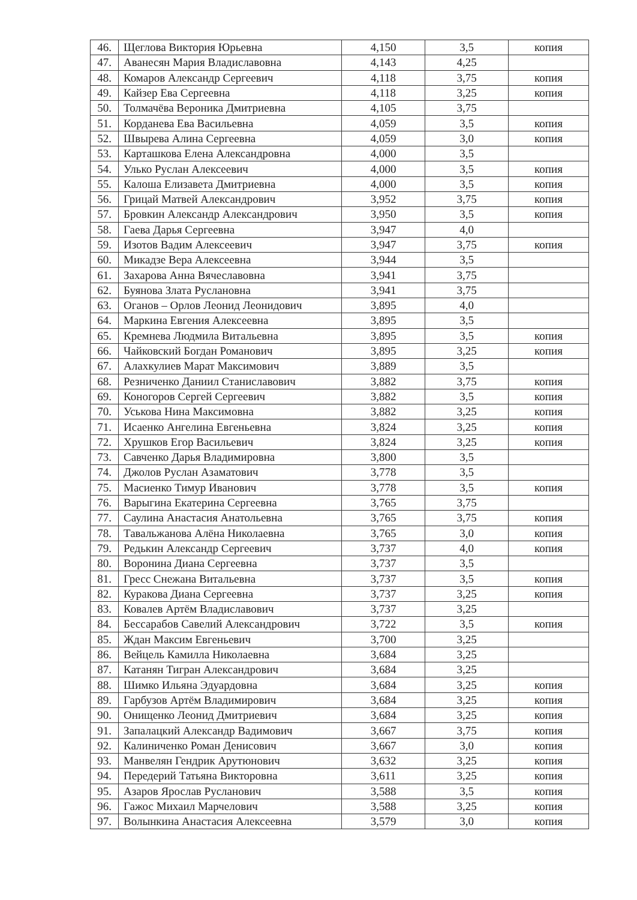| 46. | Щеглова Виктория Юрьевна | 4,150 | 3,5 | копия |
| 47. | Аванесян Мария Владиславовна | 4,143 | 4,25 | |
| 48. | Комаров Александр Сергеевич | 4,118 | 3,75 | копия |
| 49. | Кайзер Ева Сергеевна | 4,118 | 3,25 | копия |
| 50. | Толмачёва Вероника Дмитриевна | 4,105 | 3,75 | |
| 51. | Корданева Ева Васильевна | 4,059 | 3,5 | копия |
| 52. | Швырева Алина Сергеевна | 4,059 | 3,0 | копия |
| 53. | Карташкова Елена Александровна | 4,000 | 3,5 | |
| 54. | Улько Руслан Алексеевич | 4,000 | 3,5 | копия |
| 55. | Калоша Елизавета Дмитриевна | 4,000 | 3,5 | копия |
| 56. | Грицай Матвей Александрович | 3,952 | 3,75 | копия |
| 57. | Бровкин Александр Александрович | 3,950 | 3,5 | копия |
| 58. | Гаева Дарья Сергеевна | 3,947 | 4,0 | |
| 59. | Изотов Вадим Алексеевич | 3,947 | 3,75 | копия |
| 60. | Микадзе Вера Алексеевна | 3,944 | 3,5 | |
| 61. | Захарова Анна Вячеславовна | 3,941 | 3,75 | |
| 62. | Буянова Злата Руслановна | 3,941 | 3,75 | |
| 63. | Оганов – Орлов Леонид Леонидович | 3,895 | 4,0 | |
| 64. | Маркина Евгения Алексеевна | 3,895 | 3,5 | |
| 65. | Кремнева Людмила Витальевна | 3,895 | 3,5 | копия |
| 66. | Чайковский Богдан Романович | 3,895 | 3,25 | копия |
| 67. | Алахкулиев Марат Максимович | 3,889 | 3,5 | |
| 68. | Резниченко Даниил Станиславович | 3,882 | 3,75 | копия |
| 69. | Коногоров Сергей Сергеевич | 3,882 | 3,5 | копия |
| 70. | Уськова Нина Максимовна | 3,882 | 3,25 | копия |
| 71. | Исаенко Ангелина Евгеньевна | 3,824 | 3,25 | копия |
| 72. | Хрушков Егор Васильевич | 3,824 | 3,25 | копия |
| 73. | Савченко Дарья Владимировна | 3,800 | 3,5 | |
| 74. | Джолов Руслан Азаматович | 3,778 | 3,5 | |
| 75. | Масиенко Тимур Иванович | 3,778 | 3,5 | копия |
| 76. | Варыгина Екатерина Сергеевна | 3,765 | 3,75 | |
| 77. | Саулина Анастасия Анатольевна | 3,765 | 3,75 | копия |
| 78. | Тавальжанова Алёна Николаевна | 3,765 | 3,0 | копия |
| 79. | Редькин Александр Сергеевич | 3,737 | 4,0 | копия |
| 80. | Воронина Диана Сергеевна | 3,737 | 3,5 | |
| 81. | Гресс Снежана Витальевна | 3,737 | 3,5 | копия |
| 82. | Куракова Диана Сергеевна | 3,737 | 3,25 | копия |
| 83. | Ковалев Артём Владиславович | 3,737 | 3,25 | |
| 84. | Бессарабов Савелий Александрович | 3,722 | 3,5 | копия |
| 85. | Ждан Максим Евгеньевич | 3,700 | 3,25 | |
| 86. | Вейцель Камилла Николаевна | 3,684 | 3,25 | |
| 87. | Катанян Тигран Александрович | 3,684 | 3,25 | |
| 88. | Шимко Ильяна Эдуардовна | 3,684 | 3,25 | копия |
| 89. | Гарбузов Артём Владимирович | 3,684 | 3,25 | копия |
| 90. | Онищенко Леонид Дмитриевич | 3,684 | 3,25 | копия |
| 91. | Запалацкий Александр Вадимович | 3,667 | 3,75 | копия |
| 92. | Калиниченко Роман Денисович | 3,667 | 3,0 | копия |
| 93. | Манвелян Гендрик Арутюнович | 3,632 | 3,25 | копия |
| 94. | Передерий Татьяна Викторовна | 3,611 | 3,25 | копия |
| 95. | Азаров Ярослав Русланович | 3,588 | 3,5 | копия |
| 96. | Гажос Михаил Марчелович | 3,588 | 3,25 | копия |
| 97. | Волынкина Анастасия Алексеевна | 3,579 | 3,0 | копия |